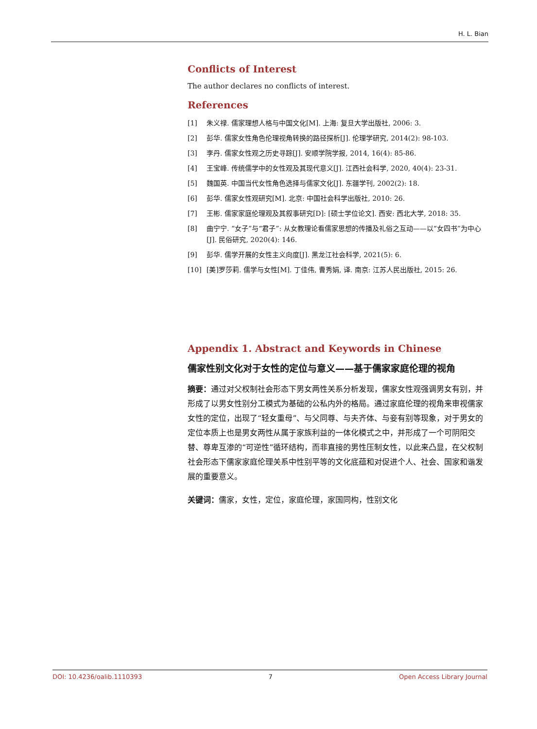H. L. Bian
Conflicts of Interest
The author declares no conflicts of interest.
References
[1] 朱义禄. 儒家理想人格与中国文化[M]. 上海: 复旦大学出版社, 2006: 3.
[2] 彭华. 儒家女性角色伦理视角转换的路径探析[J]. 伦理学研究, 2014(2): 98-103.
[3] 李丹. 儒家女性观之历史寻踪[J]. 安顺学院学报, 2014, 16(4): 85-86.
[4] 王宝峰. 传统儒学中的女性观及其现代意义[J]. 江西社会科学, 2020, 40(4): 23-31.
[5] 魏国英. 中国当代女性角色选择与儒家文化[J]. 东疆学刊, 2002(2): 18.
[6] 彭华. 儒家女性观研究[M]. 北京: 中国社会科学出版社, 2010: 26.
[7] 王彬. 儒家家庭伦理观及其叙事研究[D]: [硕士学位论文]. 西安: 西北大学, 2018: 35.
[8] 曲宁宁. “女子”与“君子”: 从女教理论看儒家思想的传播及礼俗之互动——以“女四书”为中心[J]. 民俗研究, 2020(4): 146.
[9] 彭华. 儒学开展的女性主义向度[J]. 黑龙江社会科学, 2021(5): 6.
[10] [美]罗莎莉. 儒学与女性[M]. 丁佳伟, 曹秀娟, 译. 南京: 江苏人民出版社, 2015: 26.
Appendix 1. Abstract and Keywords in Chinese
儒家性别文化对于女性的定位与意义——基于儒家家庭伦理的视角
摘要：通过对父权制社会形态下男女两性关系分析发现，儒家女性观强调男女有别，并形成了以男女性别分工模式为基础的公私内外的格局。通过家庭伦理的视角来审视儒家女性的定位，出现了“轻女重母”、与父同尊、与夫齐体、与妾有别等现象，对于男女的定位本质上也是男女两性从属于家族利益的一体化模式之中，并形成了一个可阴阳交替、尊卑互渗的“可逆性”循环结构，而非直接的男性压制女性，以此来凸显，在父权制社会形态下儒家家庭伦理关系中性别平等的文化底蕴和对促进个人、社会、国家和谐发展的重要意义。
关键词：儒家，女性，定位，家庭伦理，家国同构，性别文化
DOI: 10.4236/oalib.1110393 7 Open Access Library Journal